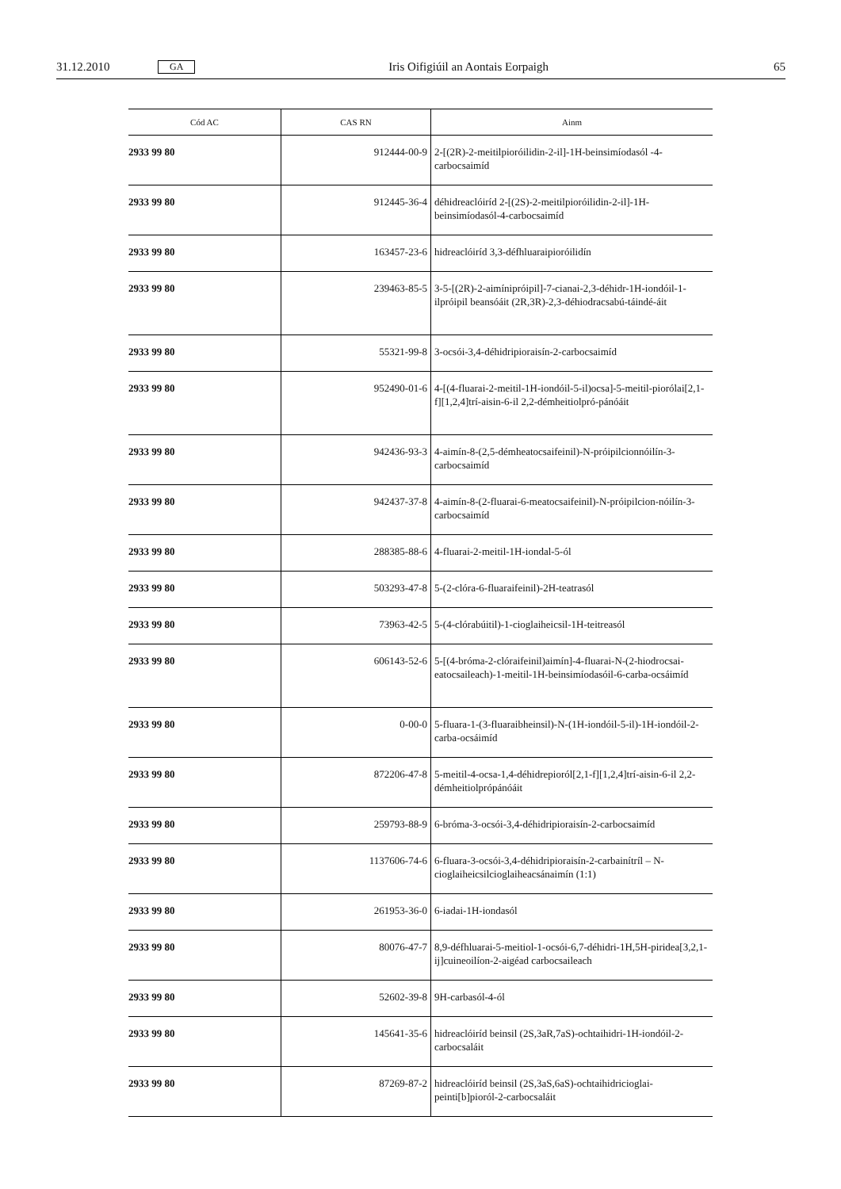31.12.2010 GA Iris Oifigiúil an Aontais Eorpaigh 65
| Cód AC | CAS RN | Ainm |
| --- | --- | --- |
| 2933 99 80 | 912444-00-9 | 2-[(2R)-2-meitilpioróilidin-2-il]-1H-beinsimíodasól -4-carbocsaimíd |
| 2933 99 80 | 912445-36-4 | déhidreaclóiríd 2-[(2S)-2-meitilpioróilidin-2-il]-1H-beinsimíodasól-4-carbocsaimíd |
| 2933 99 80 | 163457-23-6 | hidreaclóiríd 3,3-défhluaraipioróilidín |
| 2933 99 80 | 239463-85-5 | 3-5-[(2R)-2-aimínipróipil]-7-cianai-2,3-déhidr-1H-iondóil-1-ilpróipil beansóáit (2R,3R)-2,3-déhiodracsabú-táindé-áit |
| 2933 99 80 | 55321-99-8 | 3-ocsói-3,4-déhidripioraisín-2-carbocsaimíd |
| 2933 99 80 | 952490-01-6 | 4-[(4-fluarai-2-meitil-1H-iondóil-5-il)ocsa]-5-meitil-piorólai[2,1-f][1,2,4]trí-aisin-6-il 2,2-démheitiolpró-pánóáit |
| 2933 99 80 | 942436-93-3 | 4-aimín-8-(2,5-démheatocsaifeinil)-N-próipilcionnóilín-3-carbocsaimíd |
| 2933 99 80 | 942437-37-8 | 4-aimín-8-(2-fluarai-6-meatocsaifeinil)-N-próipilcion-nóilín-3-carbocsaimíd |
| 2933 99 80 | 288385-88-6 | 4-fluarai-2-meitil-1H-iondal-5-ól |
| 2933 99 80 | 503293-47-8 | 5-(2-clóra-6-fluaraifeinil)-2H-teatrasól |
| 2933 99 80 | 73963-42-5 | 5-(4-clórabúitil)-1-cioglaiheicsil-1H-teitreasól |
| 2933 99 80 | 606143-52-6 | 5-[(4-bróma-2-clóraifeinil)aimín]-4-fluarai-N-(2-hiodrocsai-eatocsaileach)-1-meitil-1H-beinsimíodasóil-6-carba-ocsáimíd |
| 2933 99 80 | 0-00-0 | 5-fluara-1-(3-fluaraibheinsil)-N-(1H-iondóil-5-il)-1H-iondóil-2-carba-ocsáimíd |
| 2933 99 80 | 872206-47-8 | 5-meitil-4-ocsa-1,4-déhidrepioról[2,1-f][1,2,4]trí-aisin-6-il 2,2-démheitiolprópánóáit |
| 2933 99 80 | 259793-88-9 | 6-bróma-3-ocsói-3,4-déhidripioraisín-2-carbocsaimíd |
| 2933 99 80 | 1137606-74-6 | 6-fluara-3-ocsói-3,4-déhidripioraisín-2-carbainítríl – N-cioglaiheicsilcioglaiheacsánaimín (1:1) |
| 2933 99 80 | 261953-36-0 | 6-iadai-1H-iondasól |
| 2933 99 80 | 80076-47-7 | 8,9-défhluarai-5-meitiol-1-ocsói-6,7-déhidri-1H,5H-piridea[3,2,1-ij]cuineoilíon-2-aigéad carbocsaileach |
| 2933 99 80 | 52602-39-8 | 9H-carbasól-4-ól |
| 2933 99 80 | 145641-35-6 | hidreaclóiríd beinsil (2S,3aR,7aS)-ochtaihidri-1H-iondóil-2-carbocsaláit |
| 2933 99 80 | 87269-87-2 | hidreaclóiríd beinsil (2S,3aS,6aS)-ochtaihidricioglai-peinti[b]pioról-2-carbocsaláit |